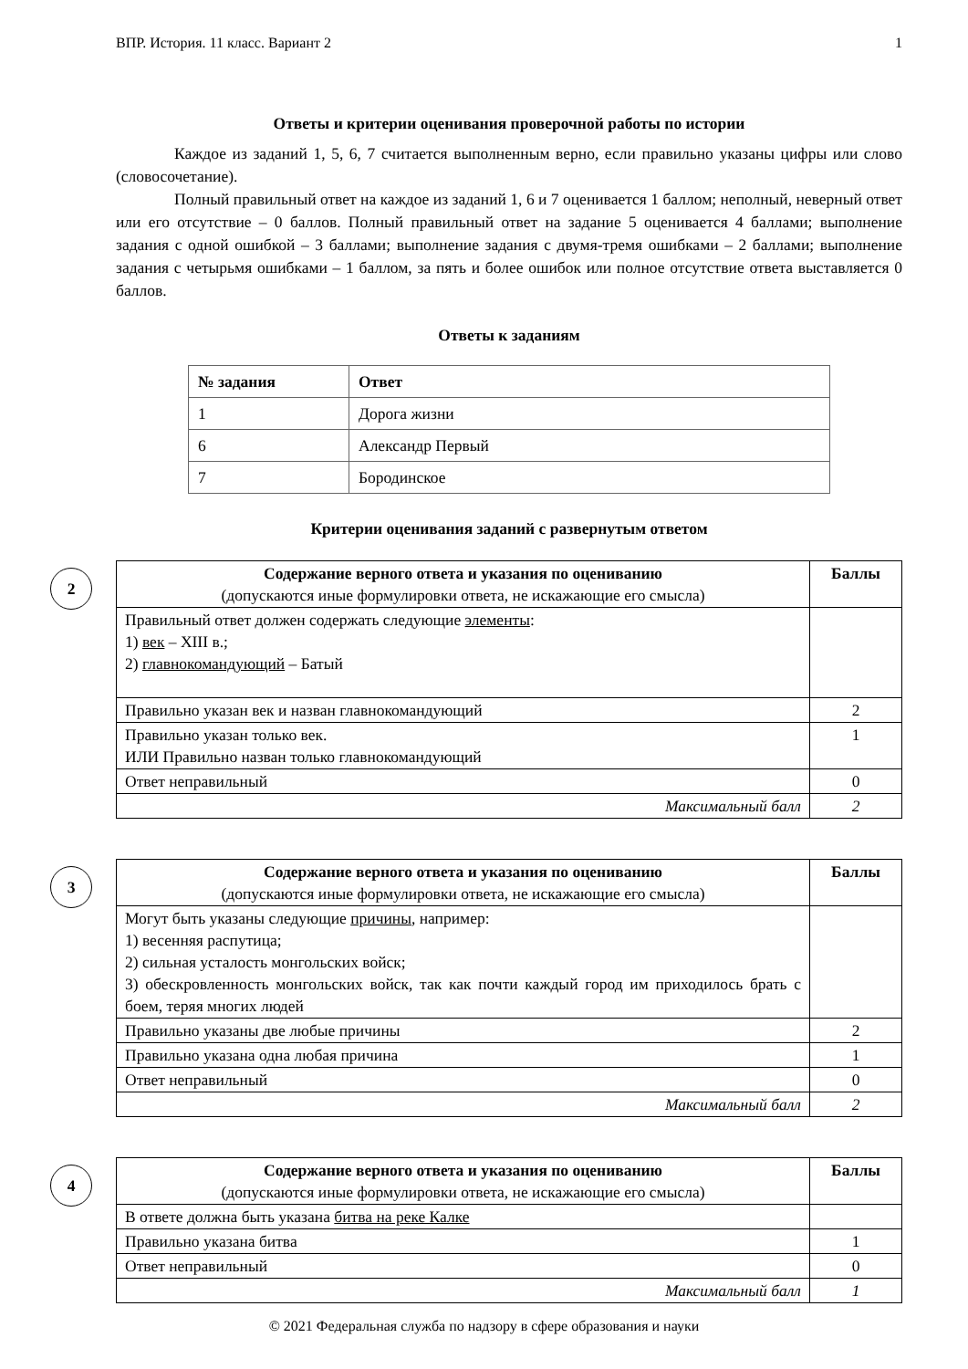ВПР. История. 11 класс. Вариант 2 1
Ответы и критерии оценивания проверочной работы по истории
Каждое из заданий 1, 5, 6, 7 считается выполненным верно, если правильно указаны цифры или слово (словосочетание).
Полный правильный ответ на каждое из заданий 1, 6 и 7 оценивается 1 баллом; неполный, неверный ответ или его отсутствие – 0 баллов. Полный правильный ответ на задание 5 оценивается 4 баллами; выполнение задания с одной ошибкой – 3 баллами; выполнение задания с двумя-тремя ошибками – 2 баллами; выполнение задания с четырьмя ошибками – 1 баллом, за пять и более ошибок или полное отсутствие ответа выставляется 0 баллов.
Ответы к заданиям
| № задания | Ответ |
| --- | --- |
| 1 | Дорога жизни |
| 6 | Александр Первый |
| 7 | Бородинское |
Критерии оценивания заданий с развернутым ответом
2
| Содержание верного ответа и указания по оцениванию (допускаются иные формулировки ответа, не искажающие его смысла) | Баллы |
| Правильный ответ должен содержать следующие элементы : 1) век – XIII в.; 2) главнокомандующий – Батый | |
| Правильно указан век и назван главнокомандующий | 2 |
| Правильно указан только век. ИЛИ Правильно назван только главнокомандующий | 1 |
| Ответ неправильный | 0 |
| Максимальный балл | 2 |
3
| Содержание верного ответа и указания по оцениванию (допускаются иные формулировки ответа, не искажающие его смысла) | Баллы |
| Могут быть указаны следующие причины , например: 1) весенняя распутица; 2) сильная усталость монгольских войск; 3) обескровленность монгольских войск, так как почти каждый город им приходилось брать с боем, теряя многих людей | |
| Правильно указаны две любые причины | 2 |
| Правильно указана одна любая причина | 1 |
| Ответ неправильный | 0 |
| Максимальный балл | 2 |
4
| Содержание верного ответа и указания по оцениванию (допускаются иные формулировки ответа, не искажающие его смысла) | Баллы |
| В ответе должна быть указана битва на реке Калке | |
| Правильно указана битва | 1 |
| Ответ неправильный | 0 |
| Максимальный балл | 1 |
© 2021 Федеральная служба по надзору в сфере образования и науки